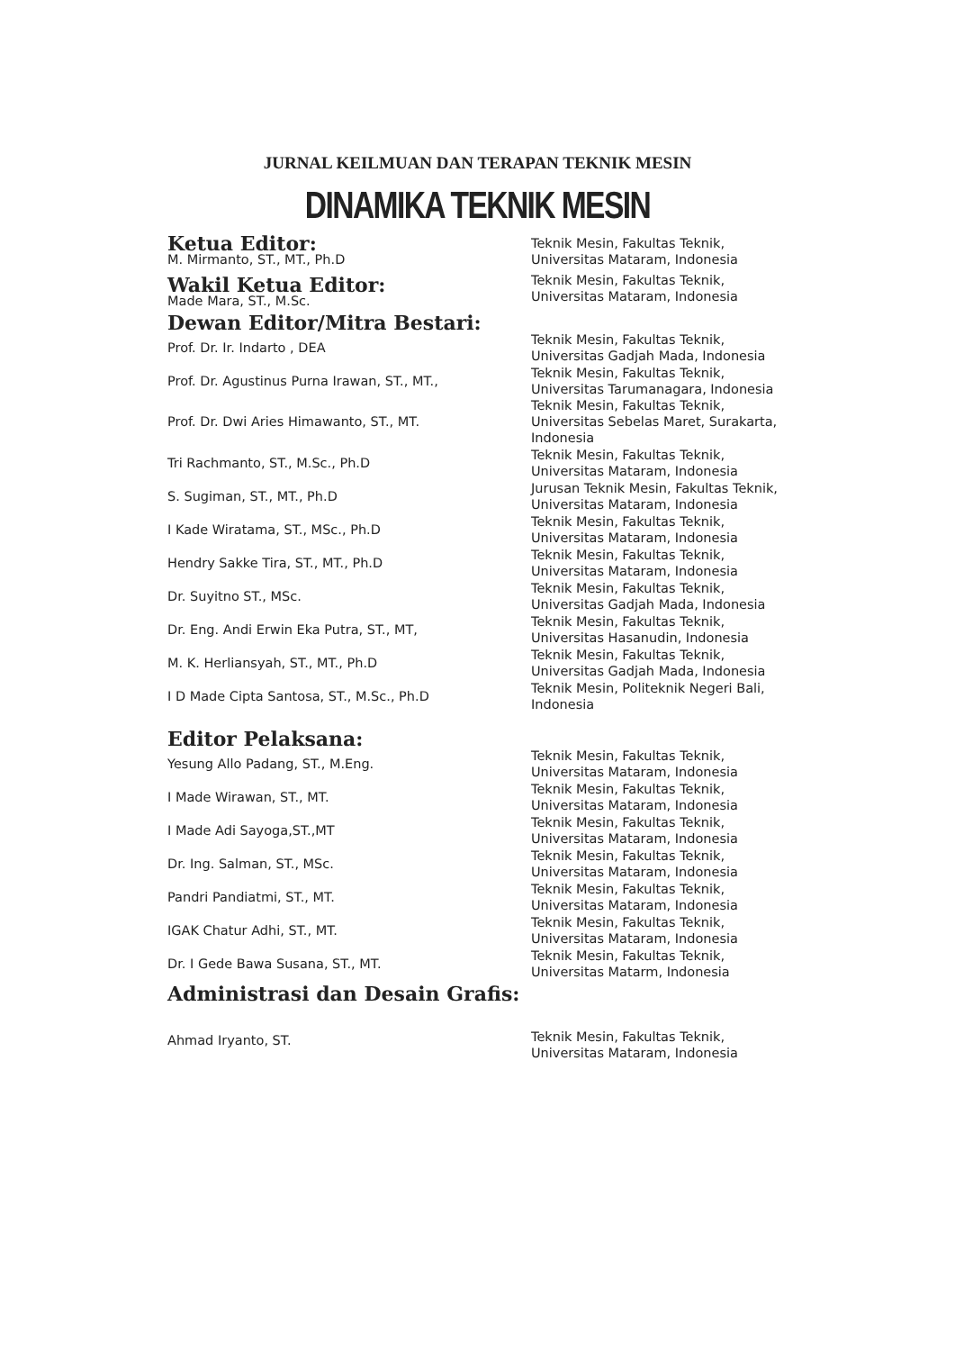JURNAL KEILMUAN DAN TERAPAN TEKNIK MESIN
DINAMIKA TEKNIK MESIN
| Ketua Editor: M. Mirmanto, ST., MT., Ph.D | Teknik Mesin, Fakultas Teknik, Universitas Mataram, Indonesia |
| Wakil Ketua Editor: Made Mara, ST., M.Sc. | Teknik Mesin, Fakultas Teknik, Universitas Mataram, Indonesia |
| Dewan Editor/Mitra Bestari: | |
| Prof. Dr. Ir. Indarto , DEA | Teknik Mesin, Fakultas Teknik, Universitas Gadjah Mada, Indonesia |
| Prof. Dr. Agustinus Purna Irawan, ST., MT., | Teknik Mesin, Fakultas Teknik, Universitas Tarumanagara, Indonesia |
| Prof. Dr. Dwi Aries Himawanto, ST., MT. | Teknik Mesin, Fakultas Teknik, Universitas Sebelas Maret, Surakarta, Indonesia |
| Tri Rachmanto, ST., M.Sc., Ph.D | Teknik Mesin, Fakultas Teknik, Universitas Mataram, Indonesia |
| S. Sugiman, ST., MT., Ph.D | Jurusan Teknik Mesin, Fakultas Teknik, Universitas Mataram, Indonesia |
| I Kade Wiratama, ST., MSc., Ph.D | Teknik Mesin, Fakultas Teknik, Universitas Mataram, Indonesia |
| Hendry Sakke Tira, ST., MT., Ph.D | Teknik Mesin, Fakultas Teknik, Universitas Mataram, Indonesia |
| Dr. Suyitno ST., MSc. | Teknik Mesin, Fakultas Teknik, Universitas Gadjah Mada, Indonesia |
| Dr. Eng. Andi Erwin Eka Putra, ST., MT, | Teknik Mesin, Fakultas Teknik, Universitas Hasanudin, Indonesia |
| M. K. Herliansyah, ST., MT., Ph.D | Teknik Mesin, Fakultas Teknik, Universitas Gadjah Mada, Indonesia |
| I D Made Cipta Santosa, ST., M.Sc., Ph.D | Teknik Mesin, Politeknik Negeri Bali, Indonesia |
| Editor Pelaksana: | |
| Yesung Allo Padang, ST., M.Eng. | Teknik Mesin, Fakultas Teknik, Universitas Mataram, Indonesia |
| I Made Wirawan, ST., MT. | Teknik Mesin, Fakultas Teknik, Universitas Mataram, Indonesia |
| I Made Adi Sayoga,ST.,MT | Teknik Mesin, Fakultas Teknik, Universitas Mataram, Indonesia |
| Dr. Ing. Salman, ST., MSc. | Teknik Mesin, Fakultas Teknik, Universitas Mataram, Indonesia |
| Pandri Pandiatmi, ST., MT. | Teknik Mesin, Fakultas Teknik, Universitas Mataram, Indonesia |
| IGAK Chatur Adhi, ST., MT. | Teknik Mesin, Fakultas Teknik, Universitas Mataram, Indonesia |
| Dr. I Gede Bawa Susana, ST., MT. | Teknik Mesin, Fakultas Teknik, Universitas Matarm, Indonesia |
| Administrasi dan Desain Grafis: | |
| Ahmad Iryanto, ST. | Teknik Mesin, Fakultas Teknik, Universitas Mataram, Indonesia |